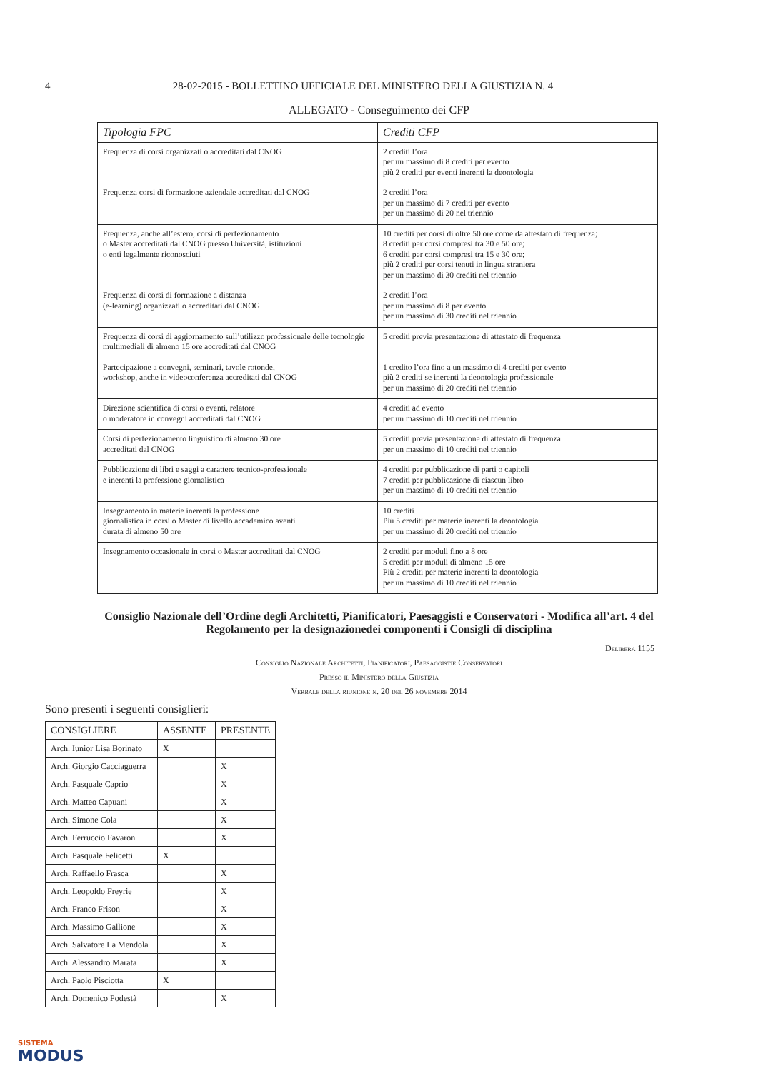4 28-02-2015 - BOLLETTINO UFFICIALE DEL MINISTERO DELLA GIUSTIZIA N. 4
ALLEGATO - Conseguimento dei CFP
| Tipologia FPC | Crediti CFP |
| --- | --- |
| Frequenza di corsi organizzati o accreditati dal CNOG | 2 crediti l’ora per un massimo di 8 crediti per evento più 2 crediti per eventi inerenti la deontologia |
| Frequenza corsi di formazione aziendale accreditati dal CNOG | 2 crediti l’ora per un massimo di 7 crediti per evento per un massimo di 20 nel triennio |
| Frequenza, anche all’estero, corsi di perfezionamento o Master accreditati dal CNOG presso Università, istituzioni o enti legalmente riconosciuti | 10 crediti per corsi di oltre 50 ore come da attestato di frequenza; 8 crediti per corsi compresi tra 30 e 50 ore; 6 crediti per corsi compresi tra 15 e 30 ore; più 2 crediti per corsi tenuti in lingua straniera per un massimo di 30 crediti nel triennio |
| Frequenza di corsi di formazione a distanza (e-learning) organizzati o accreditati dal CNOG | 2 crediti l’ora per un massimo di 8 per evento per un massimo di 30 crediti nel triennio |
| Frequenza di corsi di aggiornamento sull’utilizzo professionale delle tecnologie multimediali di almeno 15 ore accreditati dal CNOG | 5 crediti previa presentazione di attestato di frequenza |
| Partecipazione a convegni, seminari, tavole rotonde, workshop, anche in videoconferenza accreditati dal CNOG | 1 credito l’ora fino a un massimo di 4 crediti per evento più 2 crediti se inerenti la deontologia professionale per un massimo di 20 crediti nel triennio |
| Direzione scientifica di corsi o eventi, relatore o moderatore in convegni accreditati dal CNOG | 4 crediti ad evento per un massimo di 10 crediti nel triennio |
| Corsi di perfezionamento linguistico di almeno 30 ore accreditati dal CNOG | 5 crediti previa presentazione di attestato di frequenza per un massimo di 10 crediti nel triennio |
| Pubblicazione di libri e saggi a carattere tecnico-professionale e inerenti la professione giornalistica | 4 crediti per pubblicazione di parti o capitoli 7 crediti per pubblicazione di ciascun libro per un massimo di 10 crediti nel triennio |
| Insegnamento in materie inerenti la professione giornalistica in corsi o Master di livello accademico aventi durata di almeno 50 ore | 10 crediti Più 5 crediti per materie inerenti la deontologia per un massimo di 20 crediti nel triennio |
| Insegnamento occasionale in corsi o Master accreditati dal CNOG | 2 crediti per moduli fino a 8 ore 5 crediti per moduli di almeno 15 ore Più 2 crediti per materie inerenti la deontologia per un massimo di 10 crediti nel triennio |
Consiglio Nazionale dell’Ordine degli Architetti, Pianificatori, Paesaggisti e Conservatori - Modifica all’art. 4 del Regolamento per la designazionedei componenti i Consigli di disciplina
Delibera 1155
Consiglio Nazionale Architetti, Pianificatori, Paesaggistie Conservatori
Presso il Ministero della Giustizia
Verbale della riunione n. 20 del 26 novembre 2014
Sono presenti i seguenti consiglieri:
| CONSIGLIERE | ASSENTE | PRESENTE |
| Arch. Iunior Lisa Borinato | X | |
| Arch. Giorgio Cacciaguerra | | X |
| Arch. Pasquale Caprio | | X |
| Arch. Matteo Capuani | | X |
| Arch. Simone Cola | | X |
| Arch. Ferruccio Favaron | | X |
| Arch. Pasquale Felicetti | X | |
| Arch. Raffaello Frasca | | X |
| Arch. Leopoldo Freyrie | | X |
| Arch. Franco Frison | | X |
| Arch. Massimo Gallione | | X |
| Arch. Salvatore La Mendola | | X |
| Arch. Alessandro Marata | | X |
| Arch. Paolo Pisciotta | X | |
| Arch. Domenico Podestà | | X |
SISTEMA
MODUS